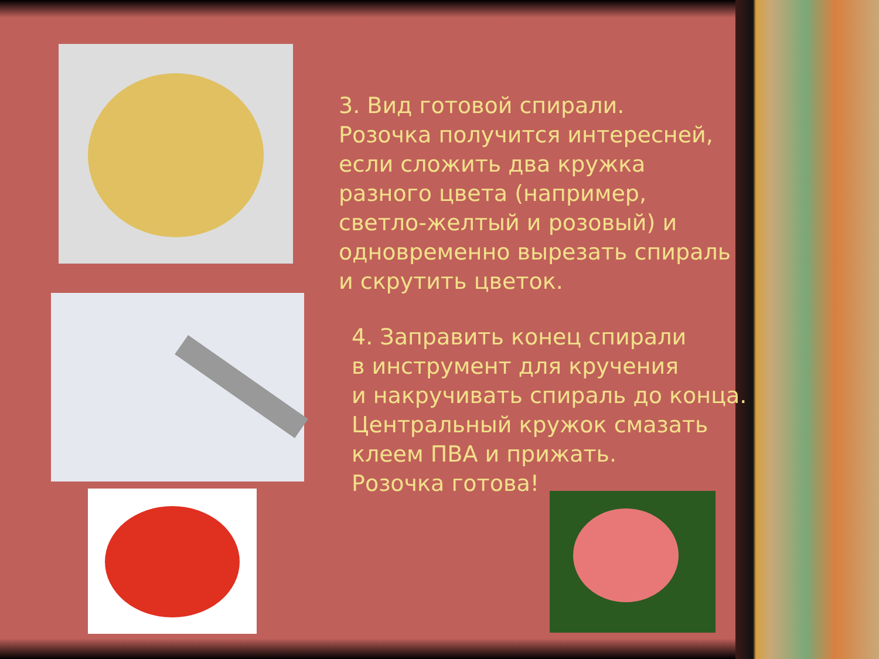3. Вид готовой спирали.
Розочка получится интересней, если сложить два кружка разного цвета (например, светло-желтый и розовый) и одновременно вырезать спираль и скрутить цветок.
4. Заправить конец спирали
в инструмент для кручения
и накручивать спираль до конца.
Центральный кружок смазать
клеем ПВА и прижать.
Розочка готова!